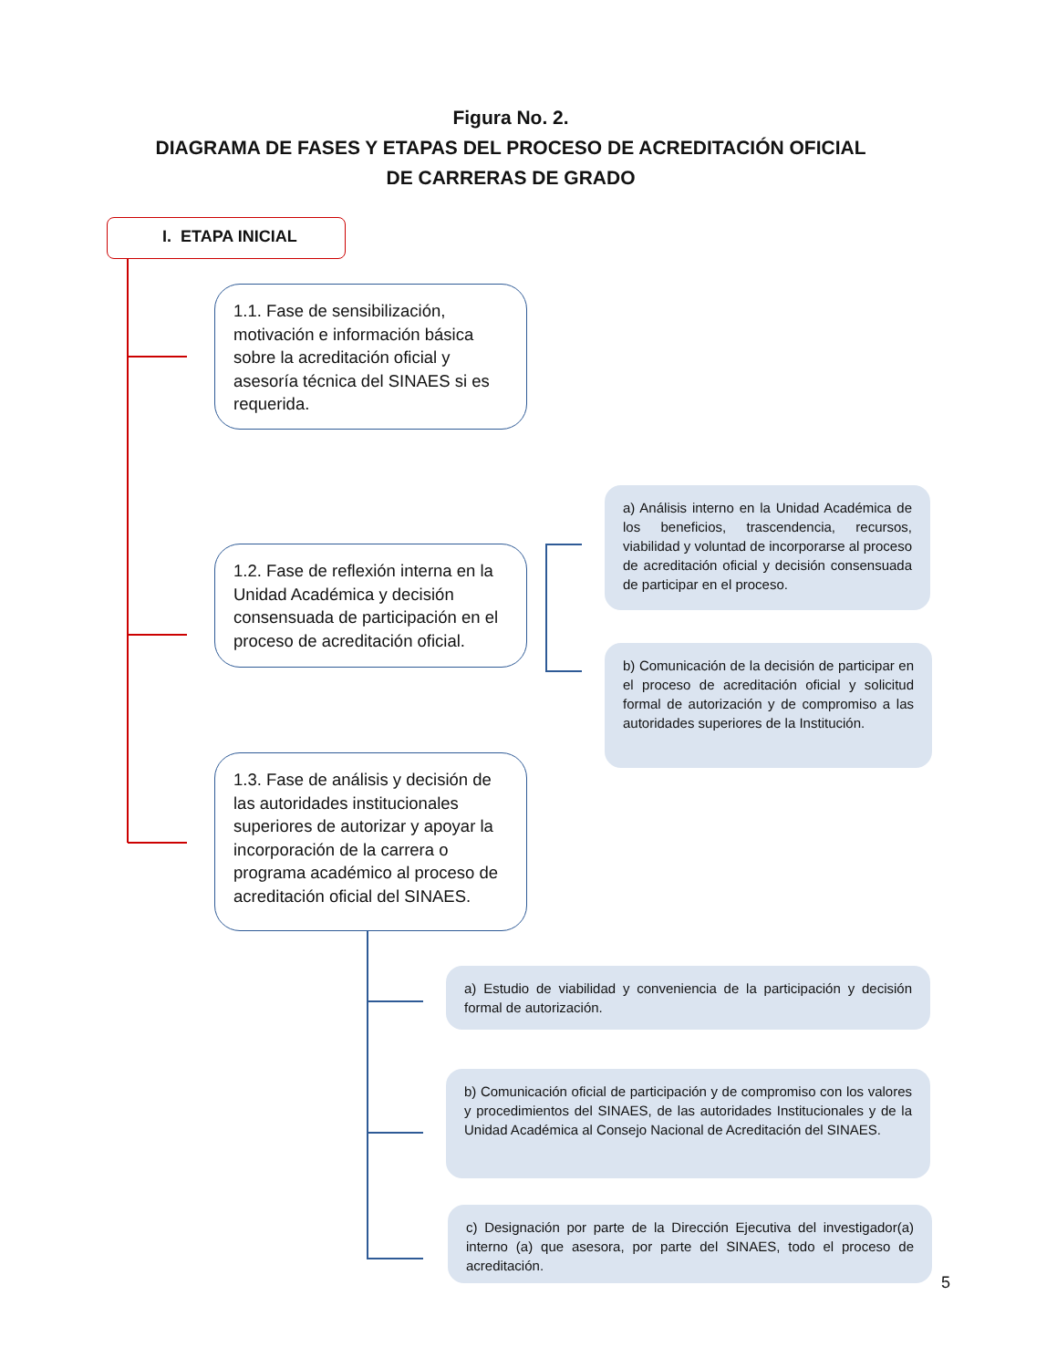Figura No. 2.
DIAGRAMA DE FASES Y ETAPAS DEL PROCESO DE ACREDITACIÓN OFICIAL
DE CARRERAS DE GRADO
I. ETAPA INICIAL
1.1. Fase de sensibilización, motivación e información básica sobre la acreditación oficial y asesoría técnica del SINAES si es requerida.
1.2. Fase de reflexión interna en la Unidad Académica y decisión consensuada de participación en el proceso de acreditación oficial.
a) Análisis interno en la Unidad Académica de los beneficios, trascendencia, recursos, viabilidad y voluntad de incorporarse al proceso de acreditación oficial y decisión consensuada de participar en el proceso.
b) Comunicación de la decisión de participar en el proceso de acreditación oficial y solicitud formal de autorización y de compromiso a las autoridades superiores de la Institución.
1.3. Fase de análisis y decisión de las autoridades institucionales superiores de autorizar y apoyar la incorporación de la carrera o programa académico al proceso de acreditación oficial del SINAES.
a) Estudio de viabilidad y conveniencia de la participación y decisión formal de autorización.
b) Comunicación oficial de participación y de compromiso con los valores y procedimientos del SINAES, de las autoridades Institucionales y de la Unidad Académica al Consejo Nacional de Acreditación del SINAES.
c) Designación por parte de la Dirección Ejecutiva del investigador(a) interno (a) que asesora, por parte del SINAES, todo el proceso de acreditación.
5